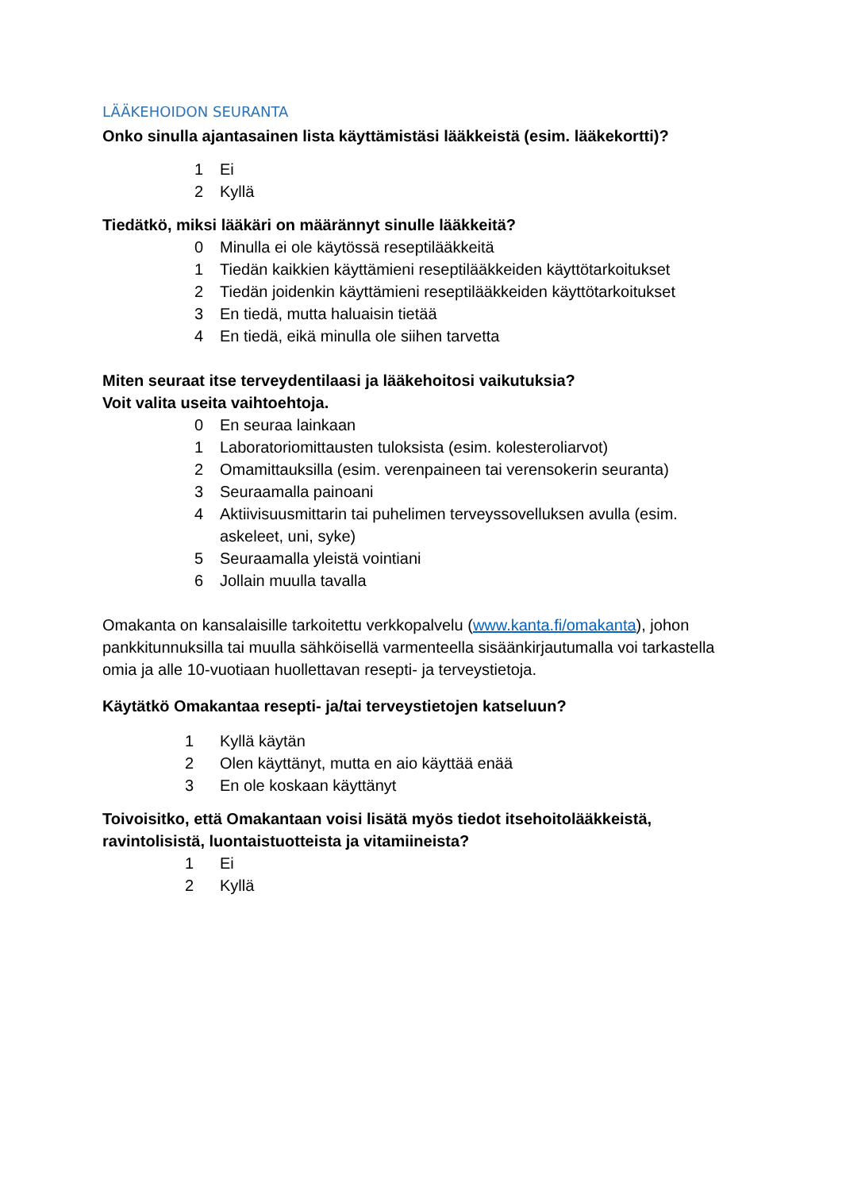LÄÄKEHOIDON SEURANTA
Onko sinulla ajantasainen lista käyttämistäsi lääkkeistä (esim. lääkekortti)?
1 Ei
2 Kyllä
Tiedätkö, miksi lääkäri on määrännyt sinulle lääkkeitä?
0 Minulla ei ole käytössä reseptilääkkeitä
1 Tiedän kaikkien käyttämieni reseptilääkkeiden käyttötarkoitukset
2 Tiedän joidenkin käyttämieni reseptilääkkeiden käyttötarkoitukset
3 En tiedä, mutta haluaisin tietää
4 En tiedä, eikä minulla ole siihen tarvetta
Miten seuraat itse terveydentilaasi ja lääkehoitosi vaikutuksia?
Voit valita useita vaihtoehtoja.
0 En seuraa lainkaan
1 Laboratoriomittausten tuloksista (esim. kolesteroliarvot)
2 Omamittauksilla (esim. verenpaineen tai verensokerin seuranta)
3 Seuraamalla painoani
4 Aktiivisuusmittarin tai puhelimen terveyssovelluksen avulla (esim. askeleet, uni, syke)
5 Seuraamalla yleistä vointiani
6 Jollain muulla tavalla
Omakanta on kansalaisille tarkoitettu verkkopalvelu (www.kanta.fi/omakanta), johon pankkitunnuksilla tai muulla sähköisellä varmenteella sisäänkirjautumalla voi tarkastella omia ja alle 10-vuotiaan huollettavan resepti- ja terveystietoja.
Käytätkö Omakantaa resepti- ja/tai terveystietojen katseluun?
1 Kyllä käytän
2 Olen käyttänyt, mutta en aio käyttää enää
3 En ole koskaan käyttänyt
Toivoisitko, että Omakantaan voisi lisätä myös tiedot itsehoitolääkkeistä, ravintolisistä, luontaistuotteista ja vitamiineista?
1 Ei
2 Kyllä